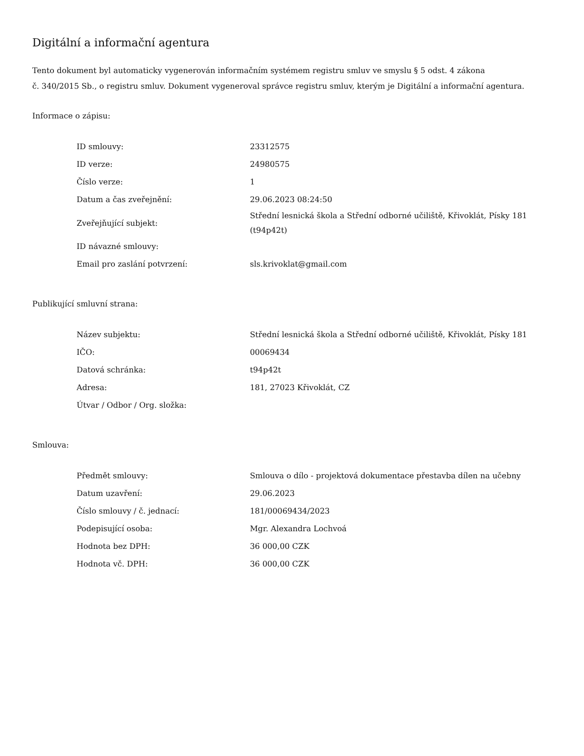Digitální a informační agentura
Tento dokument byl automaticky vygenerován informačním systémem registru smluv ve smyslu § 5 odst. 4 zákona
č. 340/2015 Sb., o registru smluv. Dokument vygeneroval správce registru smluv, kterým je Digitální a informační agentura.
Informace o zápisu:
| ID smlouvy: | 23312575 |
| ID verze: | 24980575 |
| Číslo verze: | 1 |
| Datum a čas zveřejnění: | 29.06.2023 08:24:50 |
| Zveřejňující subjekt: | Střední lesnická škola a Střední odborné učiliště, Křivoklát, Písky 181 (t94p42t) |
| ID návazné smlouvy: | |
| Email pro zaslání potvrzení: | sls.krivoklat@gmail.com |
Publikující smluvní strana:
| Název subjektu: | Střední lesnická škola a Střední odborné učiliště, Křivoklát, Písky 181 |
| IČO: | 00069434 |
| Datová schránka: | t94p42t |
| Adresa: | 181, 27023 Křivoklát, CZ |
| Útvar / Odbor / Org. složka: | |
Smlouva:
| Předmět smlouvy: | Smlouva o dílo - projektová dokumentace přestavba dílen na učebny |
| Datum uzavření: | 29.06.2023 |
| Číslo smlouvy / č. jednací: | 181/00069434/2023 |
| Podepisující osoba: | Mgr. Alexandra Lochvoá |
| Hodnota bez DPH: | 36 000,00 CZK |
| Hodnota vč. DPH: | 36 000,00 CZK |